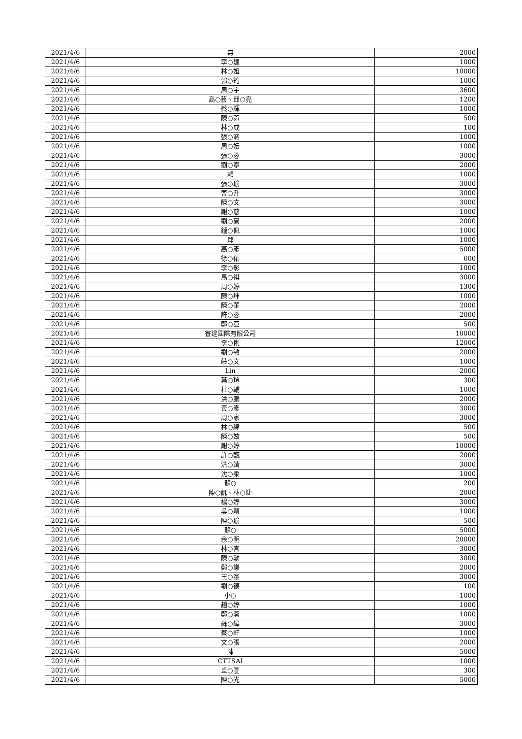| 2021/4/6 | 無 | 2000 |
| 2021/4/6 | 李○建 | 1000 |
| 2021/4/6 | 林○姐 | 10000 |
| 2021/4/6 | 郭○筠 | 1000 |
| 2021/4/6 | 周○宇 | 3600 |
| 2021/4/6 | 高○芸、邱○亮 | 1200 |
| 2021/4/6 | 蔡○輝 | 1000 |
| 2021/4/6 | 陳○菀 | 500 |
| 2021/4/6 | 林○成 | 100 |
| 2021/4/6 | 張○涵 | 1000 |
| 2021/4/6 | 周○妘 | 1000 |
| 2021/4/6 | 張○蓉 | 3000 |
| 2021/4/6 | 劉○寧 | 2000 |
| 2021/4/6 | 賴 | 1000 |
| 2021/4/6 | 張○瑜 | 3000 |
| 2021/4/6 | 曹○升 | 3000 |
| 2021/4/6 | 陳○文 | 3000 |
| 2021/4/6 | 謝○慈 | 1000 |
| 2021/4/6 | 劉○豪 | 2000 |
| 2021/4/6 | 鍾○佩 | 1000 |
| 2021/4/6 | 邱 | 1000 |
| 2021/4/6 | 高○彥 | 5000 |
| 2021/4/6 | 徐○佑 | 600 |
| 2021/4/6 | 李○彰 | 1000 |
| 2021/4/6 | 馬○祺 | 3000 |
| 2021/4/6 | 周○婷 | 1300 |
| 2021/4/6 | 陳○坤 | 1000 |
| 2021/4/6 | 陳○華 | 2000 |
| 2021/4/6 | 許○蓉 | 2000 |
| 2021/4/6 | 鄭○亞 | 500 |
| 2021/4/6 | 睿建國際有限公司 | 10000 |
| 2021/4/6 | 李○俐 | 12000 |
| 2021/4/6 | 劉○敏 | 2000 |
| 2021/4/6 | 莊○文 | 1000 |
| 2021/4/6 | Lin | 2000 |
| 2021/4/6 | 葉○瑄 | 300 |
| 2021/4/6 | 杜○輔 | 1000 |
| 2021/4/6 | 洪○鵬 | 2000 |
| 2021/4/6 | 黃○彥 | 3000 |
| 2021/4/6 | 周○家 | 3000 |
| 2021/4/6 | 林○緯 | 500 |
| 2021/4/6 | 陳○妶 | 500 |
| 2021/4/6 | 謝○婷 | 10000 |
| 2021/4/6 | 許○甄 | 2000 |
| 2021/4/6 | 洪○靖 | 3000 |
| 2021/4/6 | 沈○柔 | 1000 |
| 2021/4/6 | 蘇○ | 200 |
| 2021/4/6 | 陳○凱、林○婕 | 2000 |
| 2021/4/6 | 楊○婷 | 3000 |
| 2021/4/6 | 吳○穎 | 1000 |
| 2021/4/6 | 陳○瑜 | 500 |
| 2021/4/6 | 蘇○ | 5000 |
| 2021/4/6 | 余○明 | 20000 |
| 2021/4/6 | 林○言 | 3000 |
| 2021/4/6 | 陳○勳 | 3000 |
| 2021/4/6 | 鄭○謙 | 2000 |
| 2021/4/6 | 王○潔 | 3000 |
| 2021/4/6 | 劉○德 | 100 |
| 2021/4/6 | 小○ | 1000 |
| 2021/4/6 | 趙○婷 | 1000 |
| 2021/4/6 | 鄭○潔 | 1000 |
| 2021/4/6 | 蘇○緯 | 3000 |
| 2021/4/6 | 蔡○軒 | 1000 |
| 2021/4/6 | 文○張 | 2000 |
| 2021/4/6 | 陳 | 5000 |
| 2021/4/6 | CTTSAI | 1000 |
| 2021/4/6 | 卓○萱 | 300 |
| 2021/4/6 | 陳○光 | 5000 |